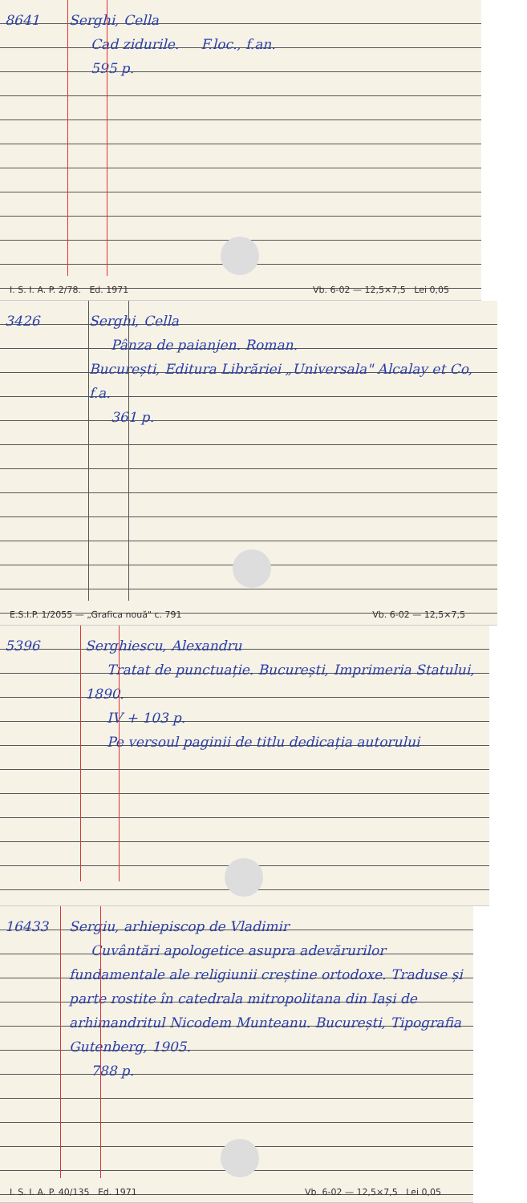8641 Serghi, Cella
Cad zidurile. F.loc., f.an.
595 p.
I. S. I. A. P. 2/78. Ed. 1971 Vb. 6-02 — 12,5×7,5 Lei 0,05
3426 Serghi, Cella
Pânza de paianjen. Roman.
București, Editura Librăriei „Universala" Alcalay et Co, f.a.
361 p.
E.S.I.P. 1/2055 — „Grafica nouă" c. 791 Vb. 6-02 — 12,5×7,5
5396 Serghiescu, Alexandru
Tratat de punctuație. București, Imprimeria Statului, 1890.
IV + 103 p.
Pe versoul paginii de titlu dedicația autorului
16433 Sergiu, arhiepiscop de Vladimir
Cuvântări apologetice asupra adevărurilor fundamentale ale religiunii creștine ortodoxe. Traduse și parte rostite în catedrala mitropolitana din Iași de arhimandritul Nicodem Munteanu. București, Tipografia Gutenberg, 1905.
788 p.
I. S. I. A. P. 40/135 Ed. 1971 Vb. 6-02 — 12,5×7,5 Lei 0,05